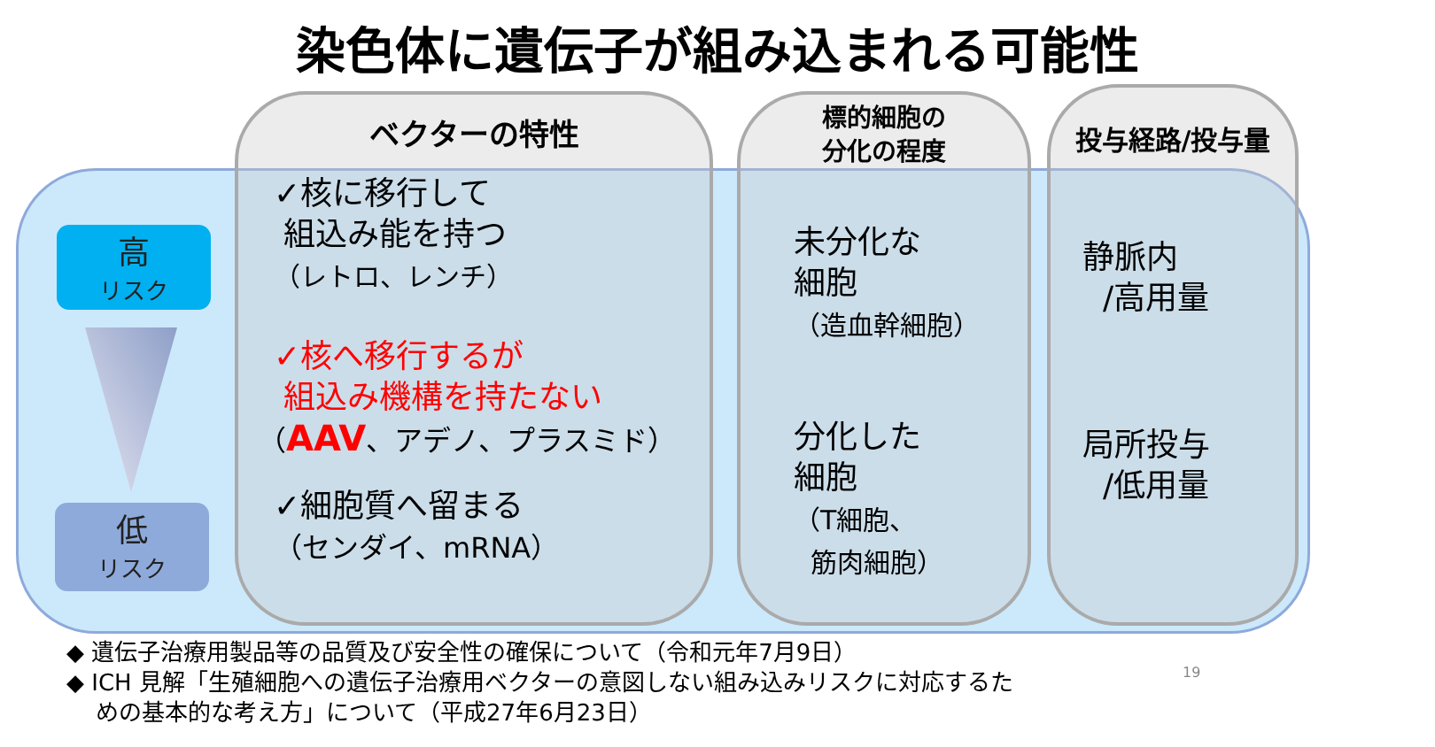染色体に遺伝子が組み込まれる可能性
高
リスク
低
リスク
ベクターの特性
✓核に移行して
組込み能を持つ
（レトロ、レンチ）
✓核へ移行するが
組込み機構を持たない
（AAV、アデノ、プラスミド）
✓細胞質へ留まる
（センダイ、mRNA）
標的細胞の
分化の程度
未分化な
細胞
（造血幹細胞）
分化した
細胞
（T細胞、
筋肉細胞）
投与経路/投与量
静脈内
/高用量
局所投与
/低用量
◆ 遺伝子治療用製品等の品質及び安全性の確保について（令和元年7月9日）
◆ ICH 見解「生殖細胞への遺伝子治療用ベクターの意図しない組み込みリスクに対応するた
めの基本的な考え方」について（平成27年6月23日）
19